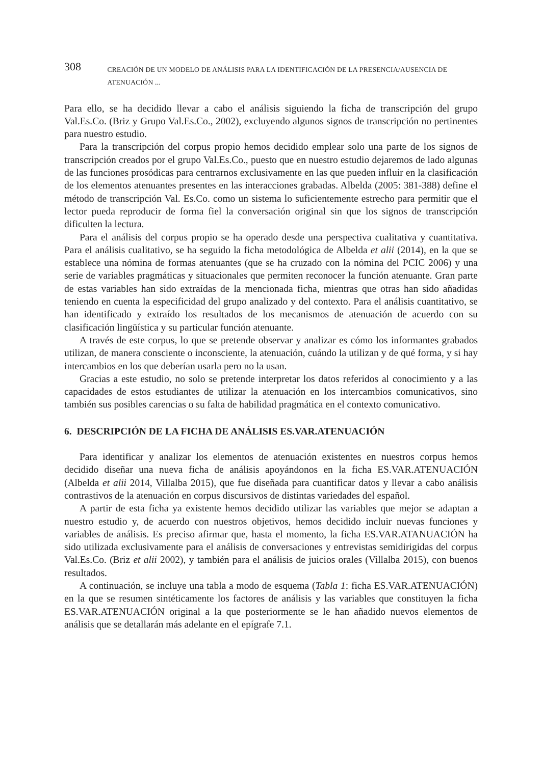308 CREACIÓN DE UN MODELO DE ANÁLISIS PARA LA IDENTIFICACIÓN DE LA PRESENCIA/AUSENCIA DE ATENUACIÓN ...
Para ello, se ha decidido llevar a cabo el análisis siguiendo la ficha de transcripción del grupo Val.Es.Co. (Briz y Grupo Val.Es.Co., 2002), excluyendo algunos signos de transcripción no pertinentes para nuestro estudio.
Para la transcripción del corpus propio hemos decidido emplear solo una parte de los signos de transcripción creados por el grupo Val.Es.Co., puesto que en nuestro estudio dejaremos de lado algunas de las funciones prosódicas para centrarnos exclusivamente en las que pueden influir en la clasificación de los elementos atenuantes presentes en las interacciones grabadas. Albelda (2005: 381-388) define el método de transcripción Val. Es.Co. como un sistema lo suficientemente estrecho para permitir que el lector pueda reproducir de forma fiel la conversación original sin que los signos de transcripción dificulten la lectura.
Para el análisis del corpus propio se ha operado desde una perspectiva cualitativa y cuantitativa. Para el análisis cualitativo, se ha seguido la ficha metodológica de Albelda et alii (2014), en la que se establece una nómina de formas atenuantes (que se ha cruzado con la nómina del PCIC 2006) y una serie de variables pragmáticas y situacionales que permiten reconocer la función atenuante. Gran parte de estas variables han sido extraídas de la mencionada ficha, mientras que otras han sido añadidas teniendo en cuenta la especificidad del grupo analizado y del contexto. Para el análisis cuantitativo, se han identificado y extraído los resultados de los mecanismos de atenuación de acuerdo con su clasificación lingüística y su particular función atenuante.
A través de este corpus, lo que se pretende observar y analizar es cómo los informantes grabados utilizan, de manera consciente o inconsciente, la atenuación, cuándo la utilizan y de qué forma, y si hay intercambios en los que deberían usarla pero no la usan.
Gracias a este estudio, no solo se pretende interpretar los datos referidos al conocimiento y a las capacidades de estos estudiantes de utilizar la atenuación en los intercambios comunicativos, sino también sus posibles carencias o su falta de habilidad pragmática en el contexto comunicativo.
6. DESCRIPCIÓN DE LA FICHA DE ANÁLISIS ES.VAR.ATENUACIÓN
Para identificar y analizar los elementos de atenuación existentes en nuestros corpus hemos decidido diseñar una nueva ficha de análisis apoyándonos en la ficha ES.VAR.ATENUACIÓN (Albelda et alii 2014, Villalba 2015), que fue diseñada para cuantificar datos y llevar a cabo análisis contrastivos de la atenuación en corpus discursivos de distintas variedades del español.
A partir de esta ficha ya existente hemos decidido utilizar las variables que mejor se adaptan a nuestro estudio y, de acuerdo con nuestros objetivos, hemos decidido incluir nuevas funciones y variables de análisis. Es preciso afirmar que, hasta el momento, la ficha ES.VAR.ATANUACIÓN ha sido utilizada exclusivamente para el análisis de conversaciones y entrevistas semidirigidas del corpus Val.Es.Co. (Briz et alii 2002), y también para el análisis de juicios orales (Villalba 2015), con buenos resultados.
A continuación, se incluye una tabla a modo de esquema (Tabla 1: ficha ES.VAR.ATENUACIÓN) en la que se resumen sintéticamente los factores de análisis y las variables que constituyen la ficha ES.VAR.ATENUACIÓN original a la que posteriormente se le han añadido nuevos elementos de análisis que se detallarán más adelante en el epígrafe 7.1.